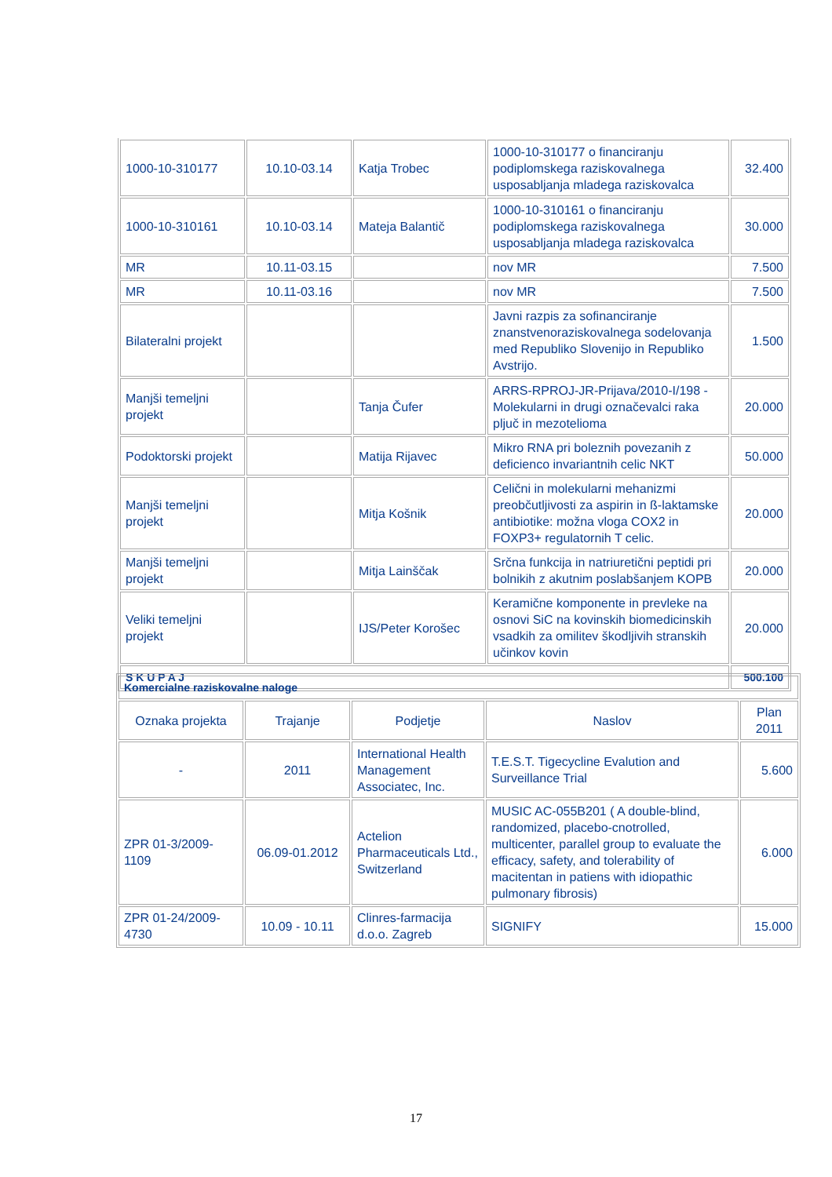| 1000-10-310177 | 10.10-03.14 | Katja Trobec | 1000-10-310177 o financiranju podiplomskega raziskovalnega usposabljanja mladega raziskovalca | 32.400 |
| 1000-10-310161 | 10.10-03.14 | Mateja Balantič | 1000-10-310161 o financiranju podiplomskega raziskovalnega usposabljanja mladega raziskovalca | 30.000 |
| MR | 10.11-03.15 | | nov MR | 7.500 |
| MR | 10.11-03.16 | | nov MR | 7.500 |
| Bilateralni projekt | | | Javni razpis za sofinanciranje znanstvenoraziskovalnega sodelovanja med Republiko Slovenijo in Republiko Avstrijo. | 1.500 |
| Manjši temeljni projekt | | Tanja Čufer | ARRS-RPROJ-JR-Prijava/2010-I/198 - Molekularni in drugi označevalci raka pljuč in mezotelioma | 20.000 |
| Podoktorski projekt | | Matija Rijavec | Mikro RNA pri boleznih povezanih z deficienco invariantnih celic NKT | 50.000 |
| Manjši temeljni projekt | | Mitja Košnik | Celični in molekularni mehanizmi preobčutljivosti za aspirin in ß-laktamske antibiotike: možna vloga COX2 in FOXP3+ regulatornih T celic. | 20.000 |
| Manjši temeljni projekt | | Mitja Lainščak | Srčna funkcija in natriuretični peptidi pri bolnikih z akutnim poslabšanjem KOPB | 20.000 |
| Veliki temeljni projekt | | IJS/Peter Korošec | Keramične komponente in prevleke na osnovi SiC na kovinskih biomedicinskih vsadkih za omilitev škodljivih stranskih učinkov kovin | 20.000 |
| S K U P A J | | | | 500.100 |
| Komercialne raziskovalne naloge | | | | |
| Oznaka projekta | Trajanje | Podjetje | Naslov | Plan 2011 |
| - | 2011 | International Health Management Associatec, Inc. | T.E.S.T. Tigecycline Evalution and Surveillance Trial | 5.600 |
| ZPR 01-3/2009-1109 | 06.09-01.2012 | Actelion Pharmaceuticals Ltd., Switzerland | MUSIC AC-055B201 ( A double-blind, randomized, placebo-cnotrolled, multicenter, parallel group to evaluate the efficacy, safety, and tolerability of macitentan in patiens with idiopathic pulmonary fibrosis) | 6.000 |
| ZPR 01-24/2009-4730 | 10.09 - 10.11 | Clinres-farmacija d.o.o. Zagreb | SIGNIFY | 15.000 |
17